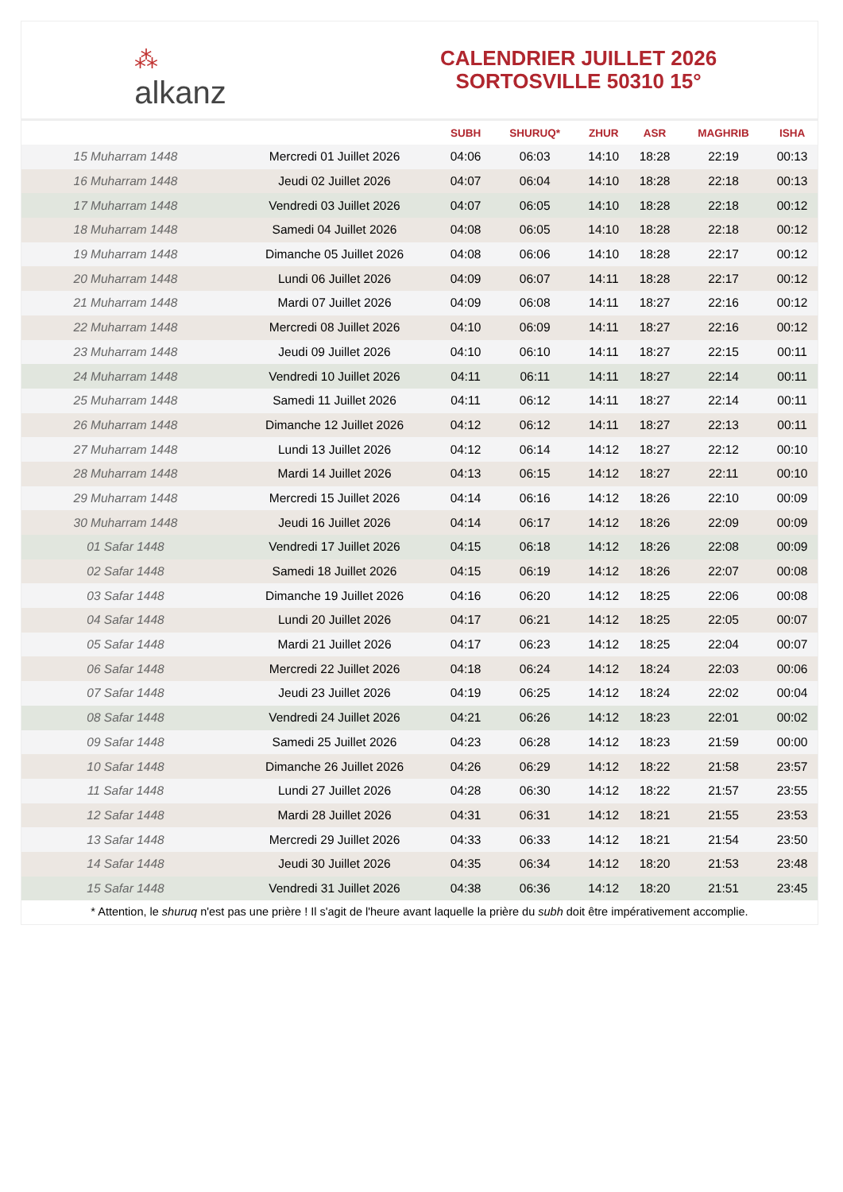⁂
alkanz
CALENDRIER JUILLET 2026
SORTOSVILLE 50310 15°
| | | SUBH | SHURUQ* | ZHUR | ASR | MAGHRIB | ISHA |
| --- | --- | --- | --- | --- | --- | --- | --- |
| 15 Muharram 1448 | Mercredi 01 Juillet 2026 | 04:06 | 06:03 | 14:10 | 18:28 | 22:19 | 00:13 |
| 16 Muharram 1448 | Jeudi 02 Juillet 2026 | 04:07 | 06:04 | 14:10 | 18:28 | 22:18 | 00:13 |
| 17 Muharram 1448 | Vendredi 03 Juillet 2026 | 04:07 | 06:05 | 14:10 | 18:28 | 22:18 | 00:12 |
| 18 Muharram 1448 | Samedi 04 Juillet 2026 | 04:08 | 06:05 | 14:10 | 18:28 | 22:18 | 00:12 |
| 19 Muharram 1448 | Dimanche 05 Juillet 2026 | 04:08 | 06:06 | 14:10 | 18:28 | 22:17 | 00:12 |
| 20 Muharram 1448 | Lundi 06 Juillet 2026 | 04:09 | 06:07 | 14:11 | 18:28 | 22:17 | 00:12 |
| 21 Muharram 1448 | Mardi 07 Juillet 2026 | 04:09 | 06:08 | 14:11 | 18:27 | 22:16 | 00:12 |
| 22 Muharram 1448 | Mercredi 08 Juillet 2026 | 04:10 | 06:09 | 14:11 | 18:27 | 22:16 | 00:12 |
| 23 Muharram 1448 | Jeudi 09 Juillet 2026 | 04:10 | 06:10 | 14:11 | 18:27 | 22:15 | 00:11 |
| 24 Muharram 1448 | Vendredi 10 Juillet 2026 | 04:11 | 06:11 | 14:11 | 18:27 | 22:14 | 00:11 |
| 25 Muharram 1448 | Samedi 11 Juillet 2026 | 04:11 | 06:12 | 14:11 | 18:27 | 22:14 | 00:11 |
| 26 Muharram 1448 | Dimanche 12 Juillet 2026 | 04:12 | 06:12 | 14:11 | 18:27 | 22:13 | 00:11 |
| 27 Muharram 1448 | Lundi 13 Juillet 2026 | 04:12 | 06:14 | 14:12 | 18:27 | 22:12 | 00:10 |
| 28 Muharram 1448 | Mardi 14 Juillet 2026 | 04:13 | 06:15 | 14:12 | 18:27 | 22:11 | 00:10 |
| 29 Muharram 1448 | Mercredi 15 Juillet 2026 | 04:14 | 06:16 | 14:12 | 18:26 | 22:10 | 00:09 |
| 30 Muharram 1448 | Jeudi 16 Juillet 2026 | 04:14 | 06:17 | 14:12 | 18:26 | 22:09 | 00:09 |
| 01 Safar 1448 | Vendredi 17 Juillet 2026 | 04:15 | 06:18 | 14:12 | 18:26 | 22:08 | 00:09 |
| 02 Safar 1448 | Samedi 18 Juillet 2026 | 04:15 | 06:19 | 14:12 | 18:26 | 22:07 | 00:08 |
| 03 Safar 1448 | Dimanche 19 Juillet 2026 | 04:16 | 06:20 | 14:12 | 18:25 | 22:06 | 00:08 |
| 04 Safar 1448 | Lundi 20 Juillet 2026 | 04:17 | 06:21 | 14:12 | 18:25 | 22:05 | 00:07 |
| 05 Safar 1448 | Mardi 21 Juillet 2026 | 04:17 | 06:23 | 14:12 | 18:25 | 22:04 | 00:07 |
| 06 Safar 1448 | Mercredi 22 Juillet 2026 | 04:18 | 06:24 | 14:12 | 18:24 | 22:03 | 00:06 |
| 07 Safar 1448 | Jeudi 23 Juillet 2026 | 04:19 | 06:25 | 14:12 | 18:24 | 22:02 | 00:04 |
| 08 Safar 1448 | Vendredi 24 Juillet 2026 | 04:21 | 06:26 | 14:12 | 18:23 | 22:01 | 00:02 |
| 09 Safar 1448 | Samedi 25 Juillet 2026 | 04:23 | 06:28 | 14:12 | 18:23 | 21:59 | 00:00 |
| 10 Safar 1448 | Dimanche 26 Juillet 2026 | 04:26 | 06:29 | 14:12 | 18:22 | 21:58 | 23:57 |
| 11 Safar 1448 | Lundi 27 Juillet 2026 | 04:28 | 06:30 | 14:12 | 18:22 | 21:57 | 23:55 |
| 12 Safar 1448 | Mardi 28 Juillet 2026 | 04:31 | 06:31 | 14:12 | 18:21 | 21:55 | 23:53 |
| 13 Safar 1448 | Mercredi 29 Juillet 2026 | 04:33 | 06:33 | 14:12 | 18:21 | 21:54 | 23:50 |
| 14 Safar 1448 | Jeudi 30 Juillet 2026 | 04:35 | 06:34 | 14:12 | 18:20 | 21:53 | 23:48 |
| 15 Safar 1448 | Vendredi 31 Juillet 2026 | 04:38 | 06:36 | 14:12 | 18:20 | 21:51 | 23:45 |
* Attention, le shuruq n'est pas une prière ! Il s'agit de l'heure avant laquelle la prière du subh doit être impérativement accomplie.